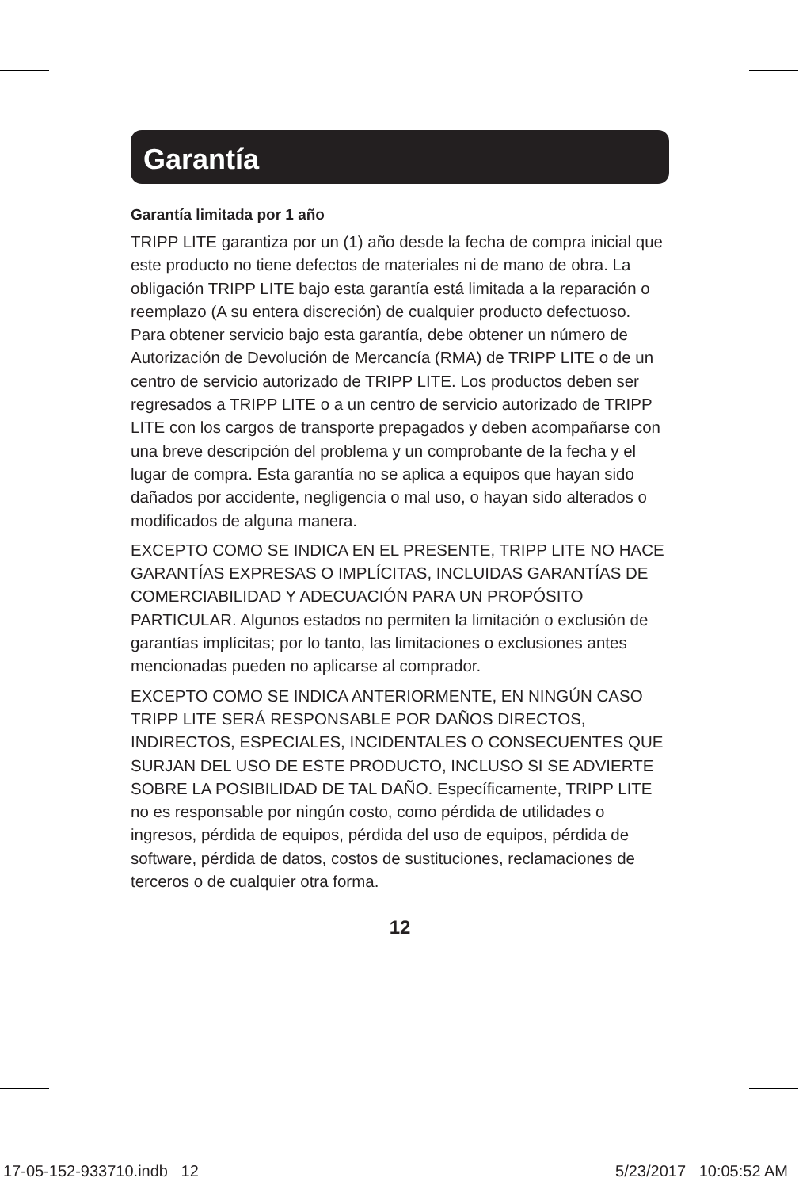Garantía
Garantía limitada por 1 año
TRIPP LITE garantiza por un (1) año desde la fecha de compra inicial que este producto no tiene defectos de materiales ni de mano de obra. La obligación TRIPP LITE bajo esta garantía está limitada a la reparación o reemplazo (A su entera discreción) de cualquier producto defectuoso. Para obtener servicio bajo esta garantía, debe obtener un número de Autorización de Devolución de Mercancía (RMA) de TRIPP LITE o de un centro de servicio autorizado de TRIPP LITE. Los productos deben ser regresados a TRIPP LITE o a un centro de servicio autorizado de TRIPP LITE con los cargos de transporte prepagados y deben acompañarse con una breve descripción del problema y un comprobante de la fecha y el lugar de compra. Esta garantía no se aplica a equipos que hayan sido dañados por accidente, negligencia o mal uso, o hayan sido alterados o modificados de alguna manera.
EXCEPTO COMO SE INDICA EN EL PRESENTE, TRIPP LITE NO HACE GARANTÍAS EXPRESAS O IMPLÍCITAS, INCLUIDAS GARANTÍAS DE COMERCIABILIDAD Y ADECUACIÓN PARA UN PROPÓSITO PARTICULAR. Algunos estados no permiten la limitación o exclusión de garantías implícitas; por lo tanto, las limitaciones o exclusiones antes mencionadas pueden no aplicarse al comprador.
EXCEPTO COMO SE INDICA ANTERIORMENTE, EN NINGÚN CASO TRIPP LITE SERÁ RESPONSABLE POR DAÑOS DIRECTOS, INDIRECTOS, ESPECIALES, INCIDENTALES O CONSECUENTES QUE SURJAN DEL USO DE ESTE PRODUCTO, INCLUSO SI SE ADVIERTE SOBRE LA POSIBILIDAD DE TAL DAÑO. Específicamente, TRIPP LITE no es responsable por ningún costo, como pérdida de utilidades o ingresos, pérdida de equipos, pérdida del uso de equipos, pérdida de software, pérdida de datos, costos de sustituciones, reclamaciones de terceros o de cualquier otra forma.
12
17-05-152-933710.indb 12 5/23/2017 10:05:52 AM